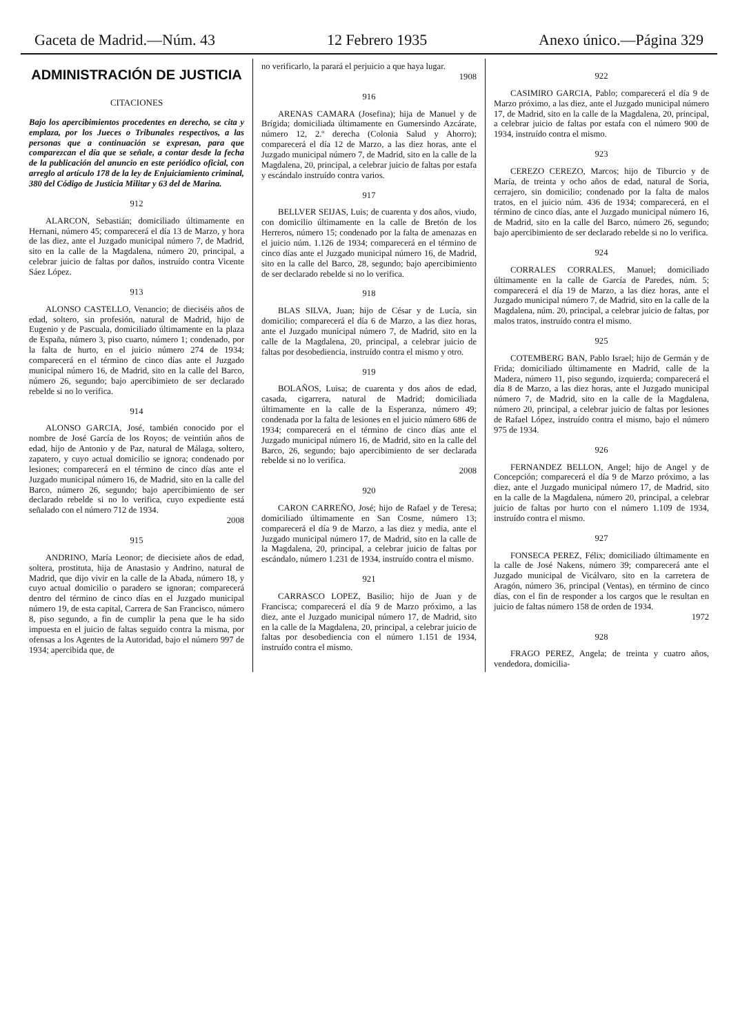Gaceta de Madrid.—Núm. 43 12 Febrero 1935 Anexo único.—Página 329
ADMINISTRACIÓN DE JUSTICIA
CITACIONES
Bajo los apercibimientos procedentes en derecho, se cita y emplaza, por los Jueces o Tribunales respectivos, a las personas que a continuación se expresan, para que comparezcan el día que se señale, a contar desde la fecha de la publicación del anuncio en este periódico oficial, con arreglo al artículo 178 de la ley de Enjuiciamiento criminal, 380 del Código de Justicia Militar y 63 del de Marina.
912
ALARCON, Sebastián; domiciliado últimamente en Hernani, número 45; comparecerá el día 13 de Marzo, y hora de las diez, ante el Juzgado municipal número 7, de Madrid, sito en la calle de la Magdalena, número 20, principal, a celebrar juicio de faltas por daños, instruído contra Vicente Sáez López.
913
ALONSO CASTELLO, Venancio; de dieciséis años de edad, soltero, sin profesión, natural de Madrid, hijo de Eugenio y de Pascuala, domiciliado últimamente en la plaza de España, número 3, piso cuarto, número 1; condenado, por la falta de hurto, en el juicio número 274 de 1934; comparecerá en el término de cinco días ante el Juzgado municipal número 16, de Madrid, sito en la calle del Barco, número 26, segundo; bajo apercibimieto de ser declarado rebelde si no lo verifica.
914
ALONSO GARCIA, José, también conocido por el nombre de José García de los Royos; de veintiún años de edad, hijo de Antonio y de Paz, natural de Málaga, soltero, zapatero, y cuyo actual domicilio se ignora; condenado por lesiones; comparecerá en el término de cinco días ante el Juzgado municipal número 16, de Madrid, sito en la calle del Barco, número 26, segundo; bajo apercibimiento de ser declarado rebelde si no lo verifica, cuyo expediente está señalado con el número 712 de 1934.
2008
915
ANDRINO, María Leonor; de diecisiete años de edad, soltera, prostituta, hija de Anastasio y Andrino, natural de Madrid, que dijo vivir en la calle de la Abada, número 18, y cuyo actual domicilio o paradero se ignoran; comparecerá dentro del término de cinco días en el Juzgado municipal número 19, de esta capital, Carrera de San Francisco, número 8, piso segundo, a fin de cumplir la pena que le ha sido impuesta en el juicio de faltas seguido contra la misma, por ofensas a los Agentes de la Autoridad, bajo el número 997 de 1934; apercibida que, de
no verificarlo, la parará el perjuicio a que haya lugar.
1908
916
ARENAS CAMARA (Josefina); hija de Manuel y de Brígida; domiciliada últimamente en Gumersindo Azcárate, número 12, 2.º derecha (Colonia Salud y Ahorro); comparecerá el día 12 de Marzo, a las diez horas, ante el Juzgado municipal número 7, de Madrid, sito en la calle de la Magdalena, 20, principal, a celebrar juicio de faltas por estafa y escándalo instruído contra varios.
917
BELLVER SEIJAS, Luis; de cuarenta y dos años, viudo, con domicilio últimamente en la calle de Bretón de los Herreros, número 15; condenado por la falta de amenazas en el juicio núm. 1.126 de 1934; comparecerá en el término de cinco días ante el Juzgado municipal número 16, de Madrid, sito en la calle del Barco, 28, segundo; bajo apercibimiento de ser declarado rebelde si no lo verifica.
918
BLAS SILVA, Juan; hijo de César y de Lucía, sin domicilio; comparecerá el día 6 de Marzo, a las diez horas, ante el Juzgado municipal número 7, de Madrid, sito en la calle de la Magdalena, 20, principal, a celebrar juicio de faltas por desobediencia, instruído contra el mismo y otro.
919
BOLAÑOS, Luisa; de cuarenta y dos años de edad, casada, cigarrera, natural de Madrid; domiciliada últimamente en la calle de la Esperanza, número 49; condenada por la falta de lesiones en el juicio número 686 de 1934; comparecerá en el término de cinco días ante el Juzgado municipal número 16, de Madrid, sito en la calle del Barco, 26, segundo; bajo apercibimiento de ser declarada rebelde si no lo verifica.
2008
920
CARON CARREÑO, José; hijo de Rafael y de Teresa; domiciliado últimamente en San Cosme, número 13; comparecerá el día 9 de Marzo, a las diez y media, ante el Juzgado municipal número 17, de Madrid, sito en la calle de la Magdalena, 20, principal, a celebrar juicio de faltas por escándalo, número 1.231 de 1934, instruído contra el mismo.
921
CARRASCO LOPEZ, Basilio; hijo de Juan y de Francisca; comparecerá el día 9 de Marzo próximo, a las diez, ante el Juzgado municipal número 17, de Madrid, sito en la calle de la Magdalena, 20, principal, a celebrar juicio de faltas por desobediencia con el número 1.151 de 1934, instruído contra el mismo.
922
CASIMIRO GARCIA, Pablo; comparecerá el día 9 de Marzo próximo, a las diez, ante el Juzgado municipal número 17, de Madrid, sito en la calle de la Magdalena, 20, principal, a celebrar juicio de faltas por estafa con el número 900 de 1934, instruído contra el mismo.
923
CEREZO CEREZO, Marcos; hijo de Tiburcio y de María, de treinta y ocho años de edad, natural de Soria, cerrajero, sin domicilio; condenado por la falta de malos tratos, en el juicio núm. 436 de 1934; comparecerá, en el término de cinco días, ante el Juzgado municipal número 16, de Madrid, sito en la calle del Barco, número 26, segundo; bajo apercibimiento de ser declarado rebelde si no lo verifica.
924
CORRALES CORRALES, Manuel; domiciliado últimamente en la calle de García de Paredes, núm. 5; comparecerá el día 19 de Marzo, a las diez horas, ante el Juzgado municipal número 7, de Madrid, sito en la calle de la Magdalena, núm. 20, principal, a celebrar juicio de faltas, por malos tratos, instruído contra el mismo.
925
COTEMBERG BAN, Pablo Israel; hijo de Germán y de Frida; domiciliado últimamente en Madrid, calle de la Madera, número 11, piso segundo, izquierda; comparecerá el día 8 de Marzo, a las diez horas, ante el Juzgado municipal número 7, de Madrid, sito en la calle de la Magdalena, número 20, principal, a celebrar juicio de faltas por lesiones de Rafael López, instruído contra el mismo, bajo el número 975 de 1934.
926
FERNANDEZ BELLON, Angel; hijo de Angel y de Concepción; comparecerá el día 9 de Marzo próximo, a las diez, ante el Juzgado municipal número 17, de Madrid, sito en la calle de la Magdalena, número 20, principal, a celebrar juicio de faltas por hurto con el número 1.109 de 1934, instruído contra el mismo.
927
FONSECA PEREZ, Félix; domiciliado últimamente en la calle de José Nakens, número 39; comparecerá ante el Juzgado municipal de Vicálvaro, sito en la carretera de Aragón, número 36, principal (Ventas), en término de cinco días, con el fin de responder a los cargos que le resultan en juicio de faltas número 158 de orden de 1934.
1972
928
FRAGO PEREZ, Angela; de treinta y cuatro años, vendedora, domicilia-